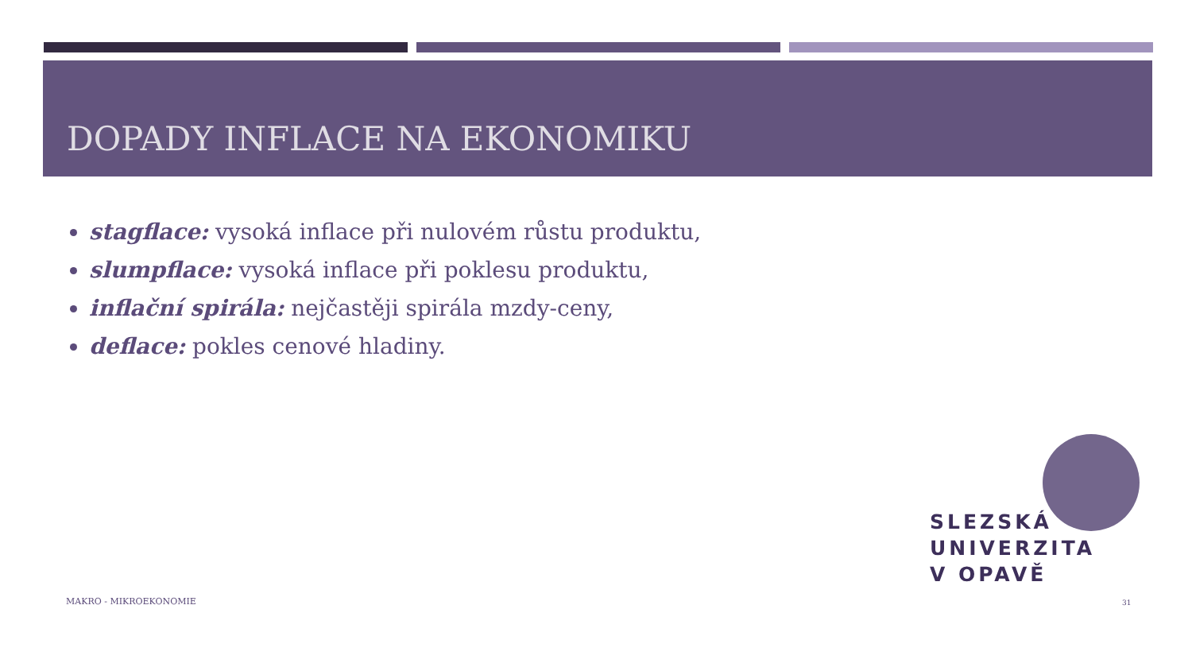DOPADY INFLACE NA EKONOMIKU
stagflace: vysoká inflace při nulovém růstu produktu,
slumpflace: vysoká inflace při poklesu produktu,
inflační spirála: nejčastěji spirála mzdy-ceny,
deflace: pokles cenové hladiny.
SLEZSKÁ
UNIVERZITA
V OPAVĚ
MAKRO - MIKROEKONOMIE 31